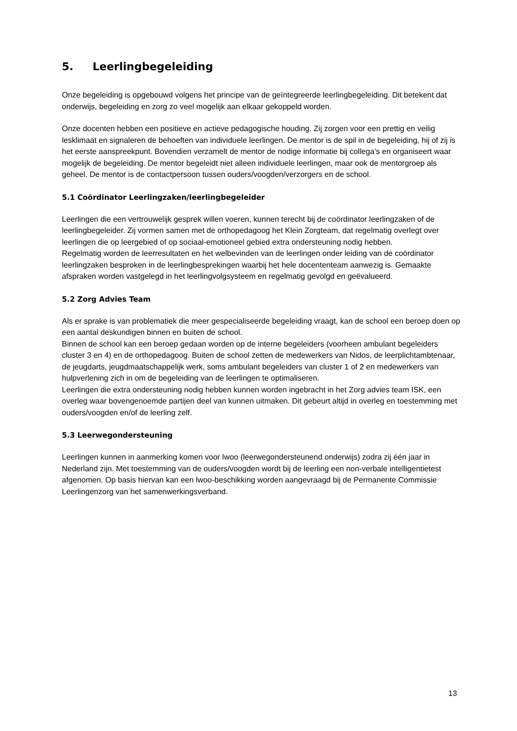5. Leerlingbegeleiding
Onze begeleiding is opgebouwd volgens het principe van de geïntegreerde leerlingbegeleiding. Dit betekent dat onderwijs, begeleiding en zorg zo veel mogelijk aan elkaar gekoppeld worden.
Onze docenten hebben een positieve en actieve pedagogische houding. Zij zorgen voor een prettig en veilig lesklimaat en signaleren de behoeften van individuele leerlingen. De mentor is de spil in de begeleiding, hij of zij is het eerste aanspreekpunt. Bovendien verzamelt de mentor de nodige informatie bij collega’s en organiseert waar mogelijk de begeleiding. De mentor begeleidt niet alleen individuele leerlingen, maar ook de mentorgroep als geheel. De mentor is de contactpersoon tussen ouders/voogden/verzorgers en de school.
5.1 Coördinator Leerlingzaken/leerlingbegeleider
Leerlingen die een vertrouwelijk gesprek willen voeren, kunnen terecht bij de coördinator leerlingzaken of de leerlingbegeleider. Zij vormen samen met de orthopedagoog het Klein Zorgteam, dat regelmatig overlegt over leerlingen die op leergebied of op sociaal-emotioneel gebied extra ondersteuning nodig hebben.
Regelmatig worden de leerresultaten en het welbevinden van de leerlingen onder leiding van de coördinator leerlingzaken besproken in de leerlingbesprekingen waarbij het hele docententeam aanwezig is. Gemaakte afspraken worden vastgelegd in het leerlingvolgsysteem en regelmatig gevolgd en geëvalueerd.
5.2 Zorg Advies Team
Als er sprake is van problematiek die meer gespecialiseerde begeleiding vraagt, kan de school een beroep doen op een aantal deskundigen binnen en buiten de school.
Binnen de school kan een beroep gedaan worden op de interne begeleiders (voorheen ambulant begeleiders cluster 3 en 4) en de orthopedagoog. Buiten de school zetten de medewerkers van Nidos, de leerplichtambtenaar, de jeugdarts, jeugdmaatschappelijk werk, soms ambulant begeleiders van cluster 1 of 2 en medewerkers van hulpverlening zich in om de begeleiding van de leerlingen te optimaliseren.
Leerlingen die extra ondersteuning nodig hebben kunnen worden ingebracht in het Zorg advies team ISK, een overleg waar bovengenoemde partijen deel van kunnen uitmaken. Dit gebeurt altijd in overleg en toestemming met ouders/voogden en/of de leerling zelf.
5.3 Leerwegondersteuning
Leerlingen kunnen in aanmerking komen voor lwoo (leerwegondersteunend onderwijs) zodra zij één jaar in Nederland zijn. Met toestemming van de ouders/voogden wordt bij de leerling een non-verbale intelligentietest afgenomen. Op basis hiervan kan een lwoo-beschikking worden aangevraagd bij de Permanente Commissie Leerlingenzorg van het samenwerkingsverband.
13